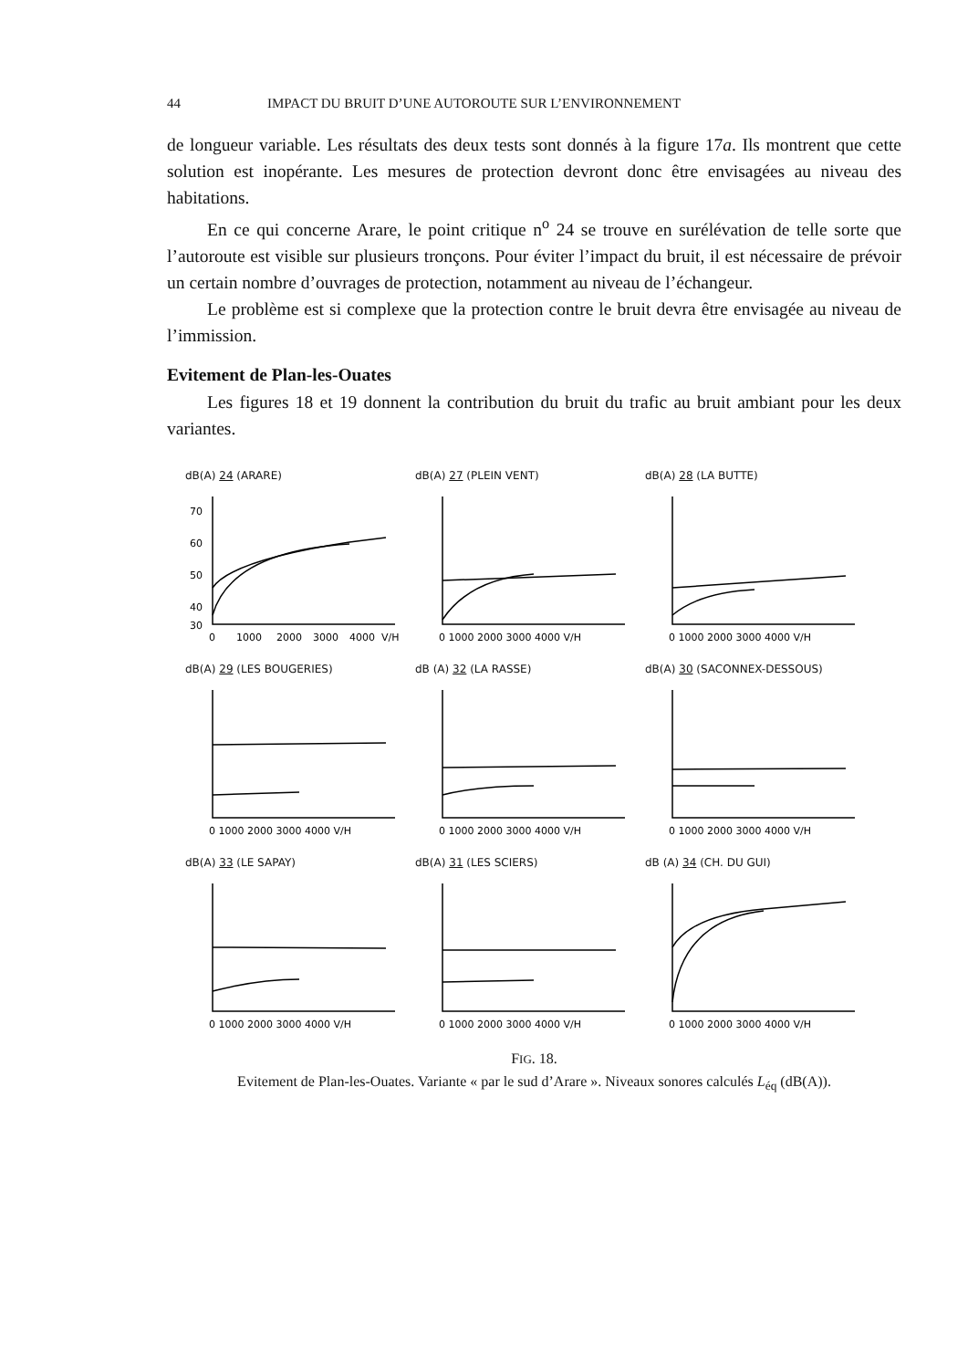44 IMPACT DU BRUIT D’UNE AUTOROUTE SUR L’ENVIRONNEMENT
de longueur variable. Les résultats des deux tests sont donnés à la figure 17a. Ils montrent que cette solution est inopérante. Les mesures de protection devront donc être envisagées au niveau des habitations.
En ce qui concerne Arare, le point critique n<sup>o</sup> 24 se trouve en surélévation de telle sorte que l’autoroute est visible sur plusieurs tronçons. Pour éviter l’impact du bruit, il est nécessaire de prévoir un certain nombre d’ouvrages de protection, notamment au niveau de l’échangeur.
Le problème est si complexe que la protection contre le bruit devra être envisagée au niveau de l’immission.
Evitement de Plan-les-Ouates
Les figures 18 et 19 donnent la contribution du bruit du trafic au bruit ambiant pour les deux variantes.
dB(A) 24 (ARARE)
70
60
50
40
30
0
1000
2000
3000
4000
V/H
dB(A) 27 (PLEIN VENT)
0 1000 2000 3000 4000 V/H
dB(A) 28 (LA BUTTE)
0 1000 2000 3000 4000 V/H
dB(A) 29 (LES BOUGERIES)
0 1000 2000 3000 4000 V/H
dB (A) 32 (LA RASSE)
0 1000 2000 3000 4000 V/H
dB(A) 30 (SACONNEX-DESSOUS)
0 1000 2000 3000 4000 V/H
dB(A) 33 (LE SAPAY)
0 1000 2000 3000 4000 V/H
dB(A) 31 (LES SCIERS)
0 1000 2000 3000 4000 V/H
dB (A) 34 (CH. DU GUI)
0 1000 2000 3000 4000 V/H
FIG. 18.
Evitement de Plan-les-Ouates. Variante « par le sud d’Arare ». Niveaux sonores calculés L<sub>éq</sub> (dB(A)).